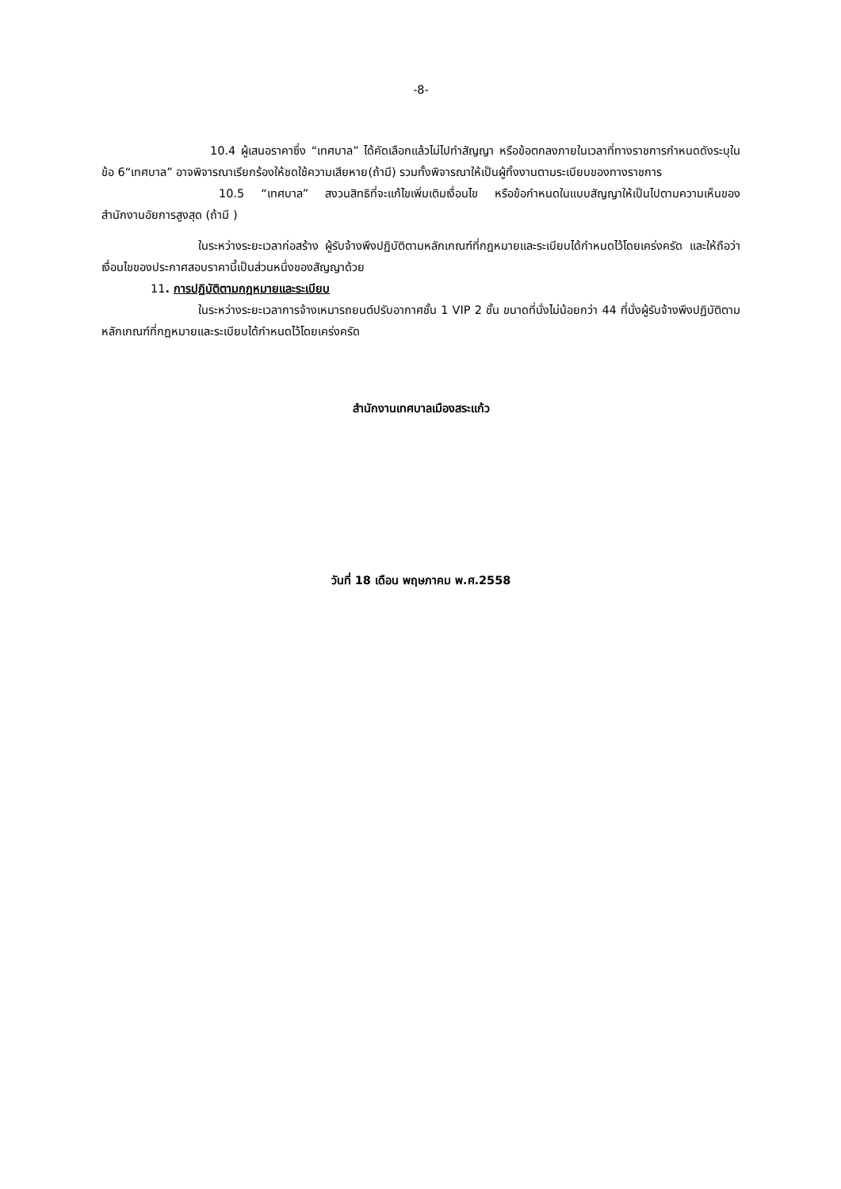-8-
10.4 ผู้เสนอราคาซึ่ง “เทศบาล” ได้คัดเลือกแล้วไม่ไปทำสัญญา หรือข้อตกลงภายในเวลาที่ทางราชการกำหนดดังระบุในข้อ 6“เทศบาล” อาจพิจารณาเรียกร้องให้ชดใช้ความเสียหาย(ถ้ามี) รวมทั้งพิจารณาให้เป็นผู้ทิ้งงานตามระเบียบของทางราชการ
10.5 “เทศบาล” สงวนสิทธิที่จะแก้ไขเพิ่มเติมเงื่อนไข หรือข้อกำหนดในแบบสัญญาให้เป็นไปตามความเห็นของสำนักงานอัยการสูงสุด (ถ้ามี )
ในระหว่างระยะเวลาก่อสร้าง ผู้รับจ้างพึงปฏิบัติตามหลักเกณฑ์ที่กฎหมายและระเบียบได้กำหนดไว้โดยเคร่งครัด และให้ถือว่าเงื่อนไขของประกาศสอบราคานี้เป็นส่วนหนึ่งของสัญญาด้วย
11. การปฏิบัติตามกฎหมายและระเบียบ
ในระหว่างระยะเวลาการจ้างเหมารถยนต์ปรับอากาศชั้น 1 VIP 2 ชั้น ขนาดที่นั่งไม่น้อยกว่า 44 ที่นั่งผู้รับจ้างพึงปฏิบัติตามหลักเกณฑ์ที่กฎหมายและระเบียบได้กำหนดไว้โดยเคร่งครัด
สำนักงานเทศบาลเมืองสระแก้ว
วันที่ 18 เดือน พฤษภาคม พ.ศ.2558